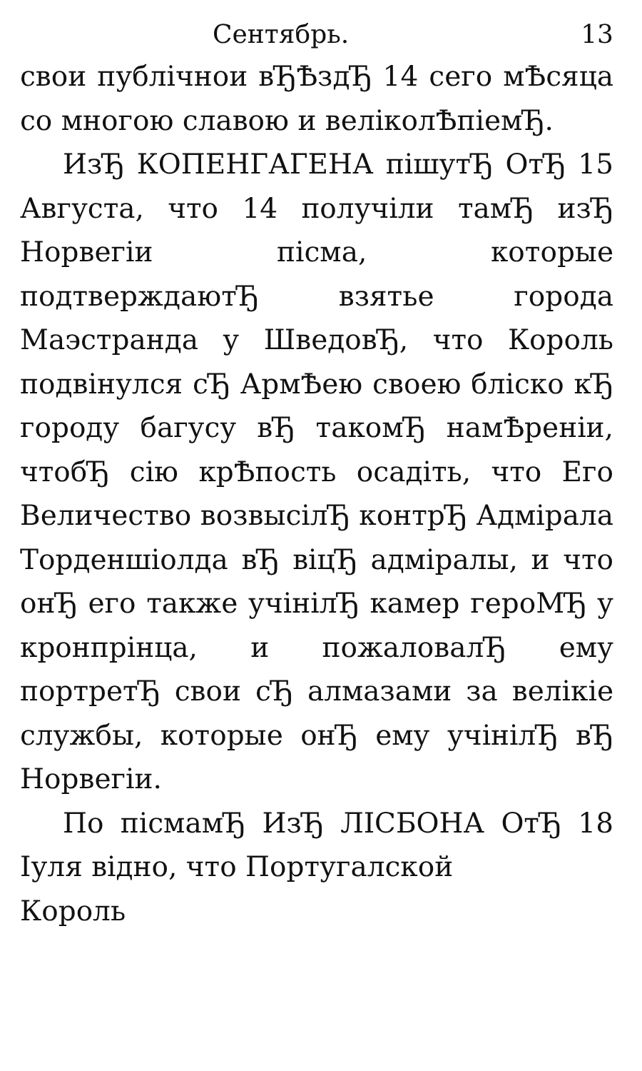Сентябрь. 13
свои публічнои вЂѢздЂ 14 сего мѢсяца со многою славою и веліколѢпіемЂ.
ИзЂ КОПЕНГАГЕНА пішутЂ ОтЂ 15 Августа, что 14 получіли тамЂ изЂ Норвегіи пісма, которые подтверждаютЂ взятье города Маэстранда у ШведовЂ, что Король подвінулся сЂ АрмѢею своею бліско кЂ городу багусу вЂ такомЂ намѢреніи, чтобЂ сію крѢпость осадіть, что Его Величество возвысілЂ контрЂ Адмірала Торденшіолда вЂ віцЂ адміралы, и что онЂ его также учінілЂ камер героМЂ у кронпрінца, и пожаловалЂ ему портретЂ свои сЂ алмазами за велікіе службы, которые онЂ ему учінілЂ вЂ Норвегіи.
По пісмамЂ ИзЂ ЛІСБОНА ОтЂ 18 Іуля відно, что Португалской
Король